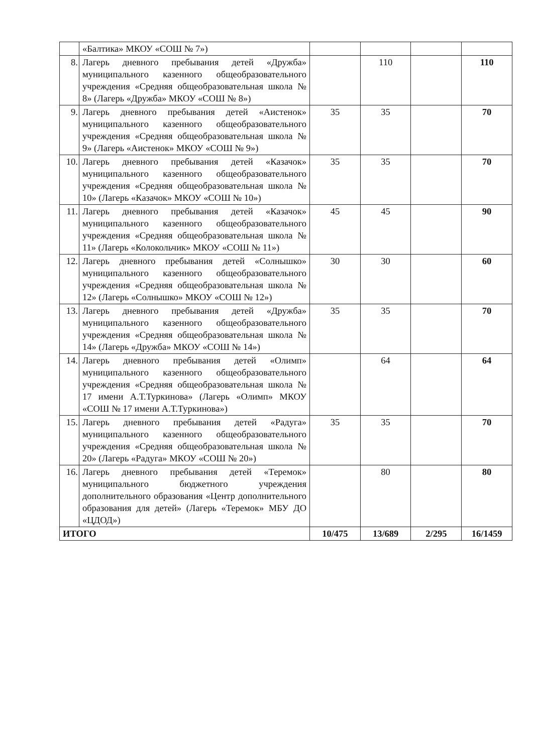| | «Балтика» МКОУ «СОШ № 7») | | | | |
| 8. | Лагерь дневного пребывания детей «Дружба» муниципального казенного общеобразовательного учреждения «Средняя общеобразовательная школа № 8» (Лагерь «Дружба» МКОУ «СОШ № 8») | | 110 | | 110 |
| 9. | Лагерь дневного пребывания детей «Аистенок» муниципального казенного общеобразовательного учреждения «Средняя общеобразовательная школа № 9» (Лагерь «Аистенок» МКОУ «СОШ № 9») | 35 | 35 | | 70 |
| 10. | Лагерь дневного пребывания детей «Казачок» муниципального казенного общеобразовательного учреждения «Средняя общеобразовательная школа № 10» (Лагерь «Казачок» МКОУ «СОШ № 10») | 35 | 35 | | 70 |
| 11. | Лагерь дневного пребывания детей «Казачок» муниципального казенного общеобразовательного учреждения «Средняя общеобразовательная школа № 11» (Лагерь «Колокольчик» МКОУ «СОШ № 11») | 45 | 45 | | 90 |
| 12. | Лагерь дневного пребывания детей «Солнышко» муниципального казенного общеобразовательного учреждения «Средняя общеобразовательная школа № 12» (Лагерь «Солнышко» МКОУ «СОШ № 12») | 30 | 30 | | 60 |
| 13. | Лагерь дневного пребывания детей «Дружба» муниципального казенного общеобразовательного учреждения «Средняя общеобразовательная школа № 14» (Лагерь «Дружба» МКОУ «СОШ № 14») | 35 | 35 | | 70 |
| 14. | Лагерь дневного пребывания детей «Олимп» муниципального казенного общеобразовательного учреждения «Средняя общеобразовательная школа № 17 имени А.Т.Туркинова» (Лагерь «Олимп» МКОУ «СОШ № 17 имени А.Т.Туркинова») | | 64 | | 64 |
| 15. | Лагерь дневного пребывания детей «Радуга» муниципального казенного общеобразовательного учреждения «Средняя общеобразовательная школа № 20» (Лагерь «Радуга» МКОУ «СОШ № 20») | 35 | 35 | | 70 |
| 16. | Лагерь дневного пребывания детей «Теремок» муниципального бюджетного учреждения дополнительного образования «Центр дополнительного образования для детей» (Лагерь «Теремок» МБУ ДО «ЦДОД») | | 80 | | 80 |
| ИТОГО | | 10/475 | 13/689 | 2/295 | 16/1459 |